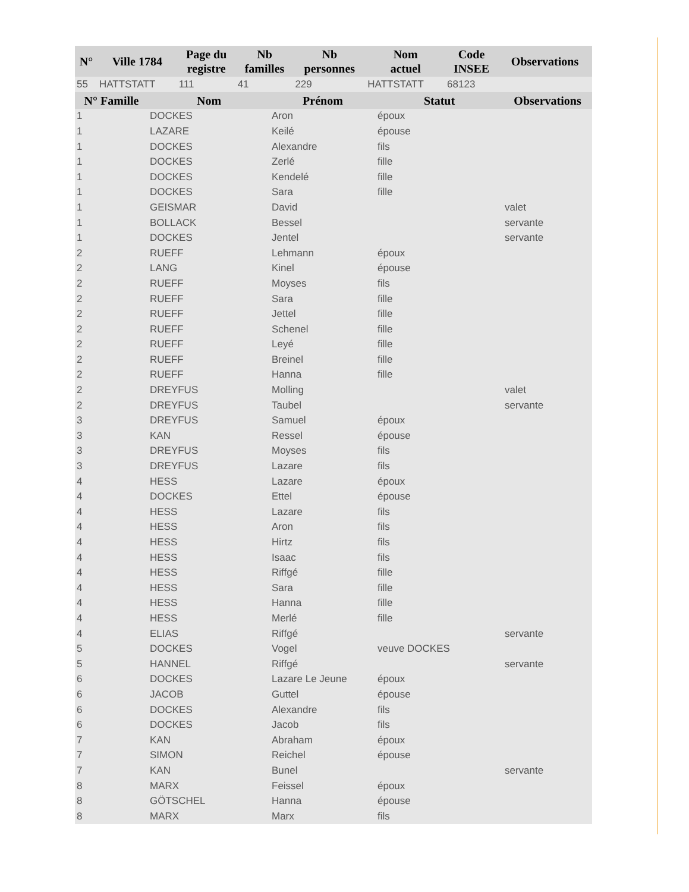| N° | Ville 1784 | Page du registre | Nb familles | Nb personnes | Nom actuel | Code INSEE | Observations |
| --- | --- | --- | --- | --- | --- | --- | --- |
| 55 | HATTSTATT | 111 | 41 | 229 | HATTSTATT | 68123 | |
| N° Famille | Nom | Prénom | Statut | Observations |
| --- | --- | --- | --- | --- |
| 1 | DOCKES | Aron | époux | |
| 1 | LAZARE | Keilé | épouse | |
| 1 | DOCKES | Alexandre | fils | |
| 1 | DOCKES | Zerlé | fille | |
| 1 | DOCKES | Kendelé | fille | |
| 1 | DOCKES | Sara | fille | |
| 1 | GEISMAR | David | | valet |
| 1 | BOLLACK | Bessel | | servante |
| 1 | DOCKES | Jentel | | servante |
| 2 | RUEFF | Lehmann | époux | |
| 2 | LANG | Kinel | épouse | |
| 2 | RUEFF | Moyses | fils | |
| 2 | RUEFF | Sara | fille | |
| 2 | RUEFF | Jettel | fille | |
| 2 | RUEFF | Schenel | fille | |
| 2 | RUEFF | Leyé | fille | |
| 2 | RUEFF | Breinel | fille | |
| 2 | RUEFF | Hanna | fille | |
| 2 | DREYFUS | Molling | | valet |
| 2 | DREYFUS | Taubel | | servante |
| 3 | DREYFUS | Samuel | époux | |
| 3 | KAN | Ressel | épouse | |
| 3 | DREYFUS | Moyses | fils | |
| 3 | DREYFUS | Lazare | fils | |
| 4 | HESS | Lazare | époux | |
| 4 | DOCKES | Ettel | épouse | |
| 4 | HESS | Lazare | fils | |
| 4 | HESS | Aron | fils | |
| 4 | HESS | Hirtz | fils | |
| 4 | HESS | Isaac | fils | |
| 4 | HESS | Riffgé | fille | |
| 4 | HESS | Sara | fille | |
| 4 | HESS | Hanna | fille | |
| 4 | HESS | Merlé | fille | |
| 4 | ELIAS | Riffgé | | servante |
| 5 | DOCKES | Vogel | veuve DOCKES | |
| 5 | HANNEL | Riffgé | | servante |
| 6 | DOCKES | Lazare Le Jeune | époux | |
| 6 | JACOB | Guttel | épouse | |
| 6 | DOCKES | Alexandre | fils | |
| 6 | DOCKES | Jacob | fils | |
| 7 | KAN | Abraham | époux | |
| 7 | SIMON | Reichel | épouse | |
| 7 | KAN | Bunel | | servante |
| 8 | MARX | Feissel | époux | |
| 8 | GÖTSCHEL | Hanna | épouse | |
| 8 | MARX | Marx | fils | |